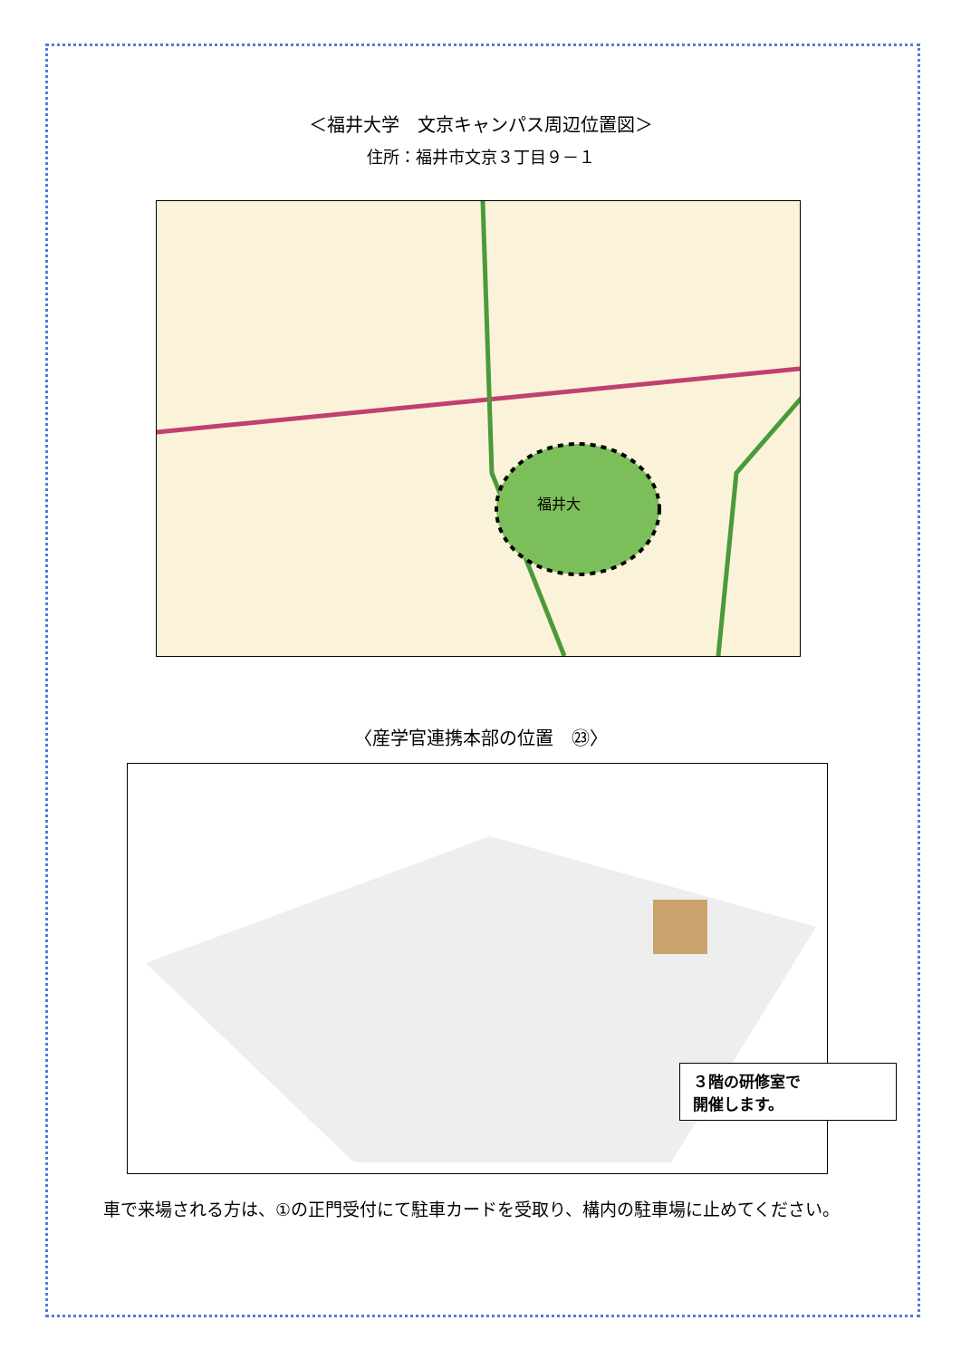＜福井大学　文京キャンパス周辺位置図＞
住所：福井市文京３丁目９－１
福井大
〈産学官連携本部の位置　㉓〉
３階の研修室で
開催します。
車で来場される方は、①の正門受付にて駐車カードを受取り、構内の駐車場に止めてください。